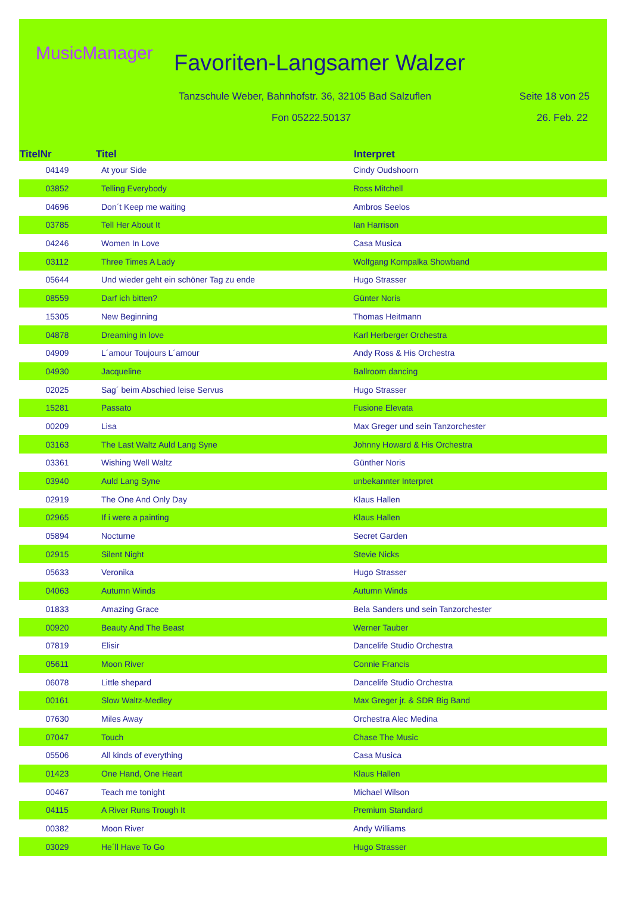MusicManager Favoriten-Langsamer Walzer
Tanzschule Weber, Bahnhofstr. 36, 32105 Bad Salzuflen
Seite 18 von 25
Fon 05222.50137 26. Feb. 22
| TitelNr | Titel | Interpret |
| --- | --- | --- |
| 04149 | At your Side | Cindy Oudshoorn |
| 03852 | Telling Everybody | Ross Mitchell |
| 04696 | Don´t Keep me waiting | Ambros Seelos |
| 03785 | Tell Her About It | Ian Harrison |
| 04246 | Women In Love | Casa Musica |
| 03112 | Three Times A Lady | Wolfgang Kompalka Showband |
| 05644 | Und wieder geht ein schöner Tag zu ende | Hugo Strasser |
| 08559 | Darf ich bitten? | Günter Noris |
| 15305 | New Beginning | Thomas Heitmann |
| 04878 | Dreaming in love | Karl Herberger Orchestra |
| 04909 | L´amour Toujours L´amour | Andy Ross & His Orchestra |
| 04930 | Jacqueline | Ballroom dancing |
| 02025 | Sag´ beim Abschied leise Servus | Hugo Strasser |
| 15281 | Passato | Fusione Elevata |
| 00209 | Lisa | Max Greger und sein Tanzorchester |
| 03163 | The Last Waltz Auld Lang Syne | Johnny Howard & His Orchestra |
| 03361 | Wishing Well Waltz | Günther Noris |
| 03940 | Auld Lang Syne | unbekannter Interpret |
| 02919 | The One And Only Day | Klaus Hallen |
| 02965 | If i were a painting | Klaus Hallen |
| 05894 | Nocturne | Secret Garden |
| 02915 | Silent Night | Stevie Nicks |
| 05633 | Veronika | Hugo Strasser |
| 04063 | Autumn Winds | Autumn Winds |
| 01833 | Amazing Grace | Bela Sanders und sein Tanzorchester |
| 00920 | Beauty And The Beast | Werner Tauber |
| 07819 | Elisir | Dancelife Studio Orchestra |
| 05611 | Moon River | Connie Francis |
| 06078 | Little shepard | Dancelife Studio Orchestra |
| 00161 | Slow Waltz-Medley | Max Greger jr. & SDR Big Band |
| 07630 | Miles Away | Orchestra Alec Medina |
| 07047 | Touch | Chase The Music |
| 05506 | All kinds of everything | Casa Musica |
| 01423 | One Hand, One Heart | Klaus Hallen |
| 00467 | Teach me tonight | Michael Wilson |
| 04115 | A River Runs Trough It | Premium Standard |
| 00382 | Moon River | Andy Williams |
| 03029 | He´ll Have To Go | Hugo Strasser |